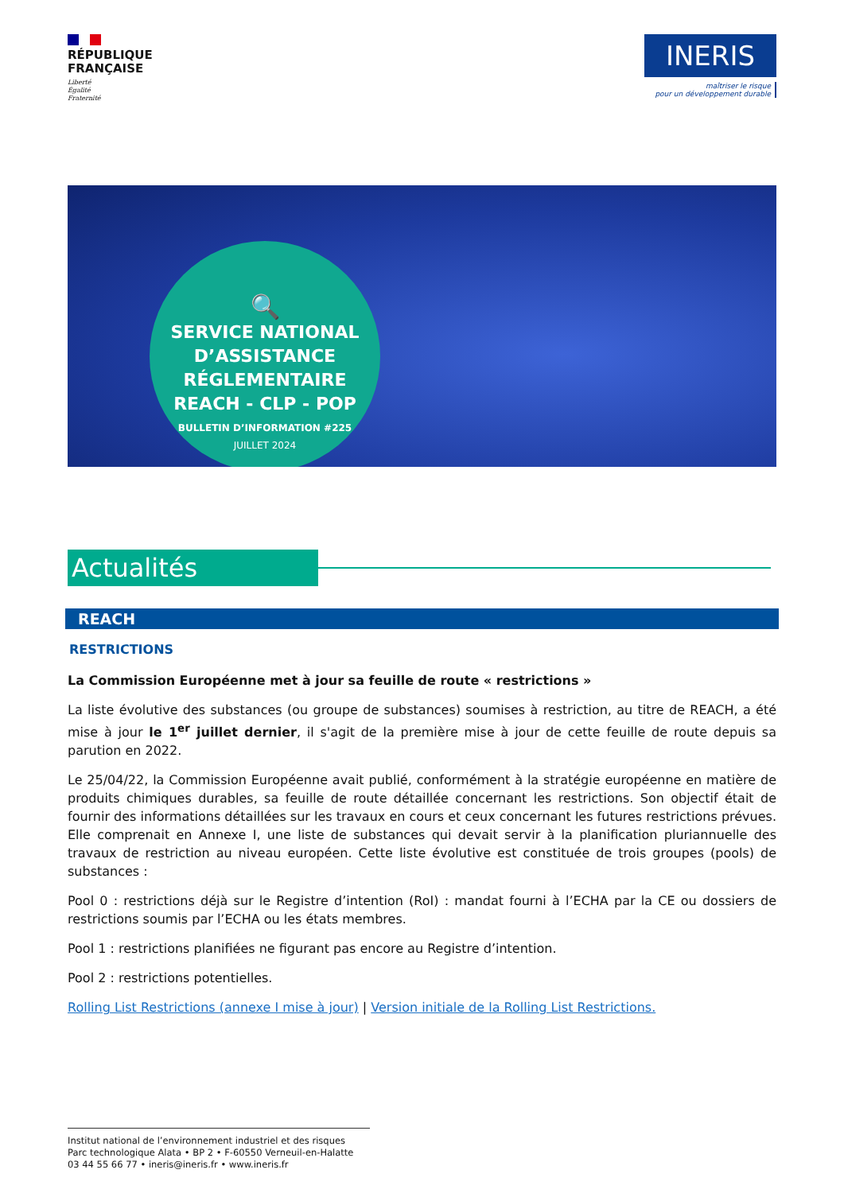RÉPUBLIQUE
FRANÇAISE
Liberté
Égalité
Fraternité
INERIS
maîtriser le risque
pour un développement durable
🔍
SERVICE NATIONAL D’ASSISTANCE RÉGLEMENTAIRE REACH - CLP - POP
BULLETIN D’INFORMATION #225
JUILLET 2024
Actualités
REACH
RESTRICTIONS
La Commission Européenne met à jour sa feuille de route « restrictions »
La liste évolutive des substances (ou groupe de substances) soumises à restriction, au titre de REACH, a été mise à jour le 1<sup>er</sup> juillet dernier, il s'agit de la première mise à jour de cette feuille de route depuis sa parution en 2022.
Le 25/04/22, la Commission Européenne avait publié, conformément à la stratégie européenne en matière de produits chimiques durables, sa feuille de route détaillée concernant les restrictions. Son objectif était de fournir des informations détaillées sur les travaux en cours et ceux concernant les futures restrictions prévues. Elle comprenait en Annexe I, une liste de substances qui devait servir à la planification pluriannuelle des travaux de restriction au niveau européen. Cette liste évolutive est constituée de trois groupes (pools) de substances :
Pool 0 : restrictions déjà sur le Registre d’intention (RoI) : mandat fourni à l’ECHA par la CE ou dossiers de restrictions soumis par l’ECHA ou les états membres.
Pool 1 : restrictions planifiées ne figurant pas encore au Registre d’intention.
Pool 2 : restrictions potentielles.
Rolling List Restrictions (annexe I mise à jour) | Version initiale de la Rolling List Restrictions.
Institut national de l’environnement industriel et des risques
Parc technologique Alata • BP 2 • F-60550 Verneuil-en-Halatte
03 44 55 66 77 • ineris@ineris.fr • www.ineris.fr